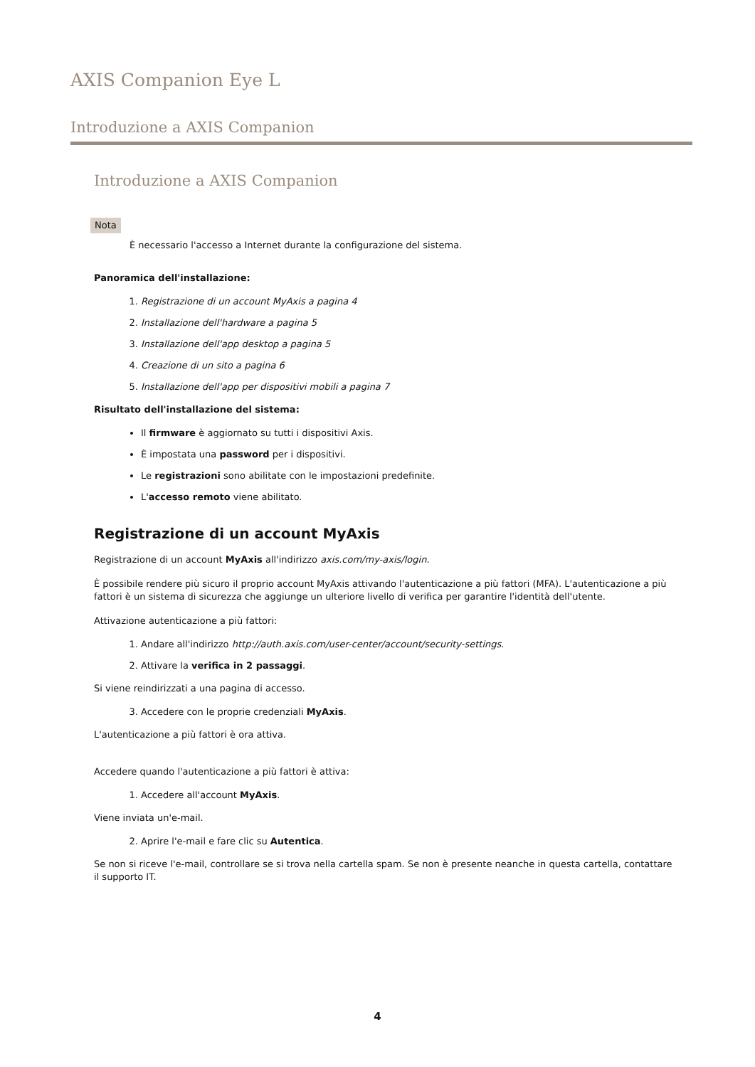AXIS Companion Eye L
Introduzione a AXIS Companion
Introduzione a AXIS Companion
Nota
È necessario l'accesso a Internet durante la configurazione del sistema.
Panoramica dell'installazione:
1. Registrazione di un account MyAxis a pagina 4
2. Installazione dell'hardware a pagina 5
3. Installazione dell'app desktop a pagina 5
4. Creazione di un sito a pagina 6
5. Installazione dell'app per dispositivi mobili a pagina 7
Risultato dell'installazione del sistema:
Il firmware è aggiornato su tutti i dispositivi Axis.
È impostata una password per i dispositivi.
Le registrazioni sono abilitate con le impostazioni predefinite.
L'accesso remoto viene abilitato.
Registrazione di un account MyAxis
Registrazione di un account MyAxis all'indirizzo axis.com/my-axis/login.
È possibile rendere più sicuro il proprio account MyAxis attivando l'autenticazione a più fattori (MFA). L'autenticazione a più fattori è un sistema di sicurezza che aggiunge un ulteriore livello di verifica per garantire l'identità dell'utente.
Attivazione autenticazione a più fattori:
1. Andare all'indirizzo http://auth.axis.com/user-center/account/security-settings.
2. Attivare la verifica in 2 passaggi.
Si viene reindirizzati a una pagina di accesso.
3. Accedere con le proprie credenziali MyAxis.
L'autenticazione a più fattori è ora attiva.
Accedere quando l'autenticazione a più fattori è attiva:
1. Accedere all'account MyAxis.
Viene inviata un'e-mail.
2. Aprire l'e-mail e fare clic su Autentica.
Se non si riceve l'e-mail, controllare se si trova nella cartella spam. Se non è presente neanche in questa cartella, contattare
il supporto IT.
4